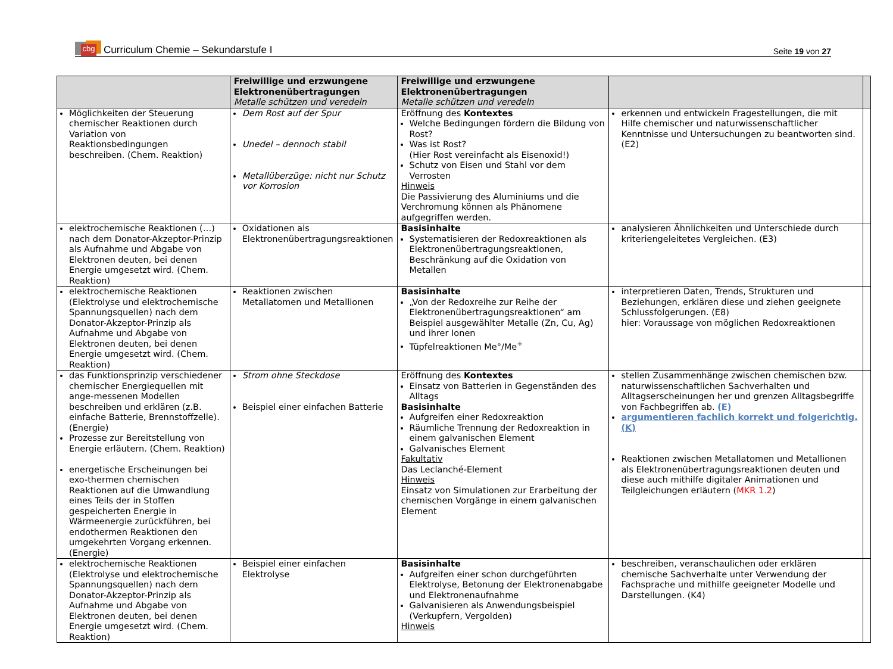cbg
Curriculum Chemie – Sekundarstufe I
Seite 19 von 27
| | Freiwillige und erzwungene Elektronenübertragungen Metalle schützen und veredeln | Freiwillige und erzwungene Elektronenübertragungen Metalle schützen und veredeln | | |
| Möglichkeiten der Steuerung chemischer Reaktionen durch Variation von Reaktionsbedingungen beschreiben. (Chem. Reaktion) | Dem Rost auf der Spur Unedel – dennoch stabil Metallüberzüge: nicht nur Schutz vor Korrosion | Eröffnung des Kontextes Welche Bedingungen fördern die Bildung von Rost? Was ist Rost? (Hier Rost vereinfacht als Eisenoxid!) Schutz von Eisen und Stahl vor dem Verrosten Hinweis Die Passivierung des Aluminiums und die Verchromung können als Phänomene aufgegriffen werden. | erkennen und entwickeln Fragestellungen, die mit Hilfe chemischer und naturwissenschaftlicher Kenntnisse und Untersuchungen zu beantworten sind. (E2) | |
| elektrochemische Reaktionen (…) nach dem Donator-Akzeptor-Prinzip als Aufnahme und Abgabe von Elektronen deuten, bei denen Energie umgesetzt wird. (Chem. Reaktion) | Oxidationen als Elektronenübertragungsreaktionen | Basisinhalte Systematisieren der Redoxreaktionen als Elektronenübertragungsreaktionen, Beschränkung auf die Oxidation von Metallen | analysieren Ähnlichkeiten und Unterschiede durch kriteriengeleitetes Vergleichen. (E3) | |
| elektrochemische Reaktionen (Elektrolyse und elektrochemische Spannungsquellen) nach dem Donator-Akzeptor-Prinzip als Aufnahme und Abgabe von Elektronen deuten, bei denen Energie umgesetzt wird. (Chem. Reaktion) | Reaktionen zwischen Metallatomen und Metallionen | Basisinhalte „Von der Redoxreihe zur Reihe der Elektronenübertragungsreaktionen“ am Beispiel ausgewählter Metalle (Zn, Cu, Ag) und ihrer Ionen Tüpfelreaktionen Me°/Me<sup>+</sup> | interpretieren Daten, Trends, Strukturen und Beziehungen, erklären diese und ziehen geeignete Schlussfolgerungen. (E8) hier: Voraussage von möglichen Redoxreaktionen | |
| das Funktionsprinzip verschiedener chemischer Energiequellen mit ange-messenen Modellen beschreiben und erklären (z.B. einfache Batterie, Brennstoffzelle). (Energie) Prozesse zur Bereitstellung von Energie erläutern. (Chem. Reaktion) energetische Erscheinungen bei exo-thermen chemischen Reaktionen auf die Umwandlung eines Teils der in Stoffen gespeicherten Energie in Wärmeenergie zurückführen, bei endothermen Reaktionen den umgekehrten Vorgang erkennen. (Energie) | Strom ohne Steckdose Beispiel einer einfachen Batterie | Eröffnung des Kontextes Einsatz von Batterien in Gegenständen des Alltags Basisinhalte Aufgreifen einer Redoxreaktion Räumliche Trennung der Redoxreaktion in einem galvanischen Element Galvanisches Element Fakultativ Das Leclanché-Element Hinweis Einsatz von Simulationen zur Erarbeitung der chemischen Vorgänge in einem galvanischen Element | stellen Zusammenhänge zwischen chemischen bzw. naturwissenschaftlichen Sachverhalten und Alltagserscheinungen her und grenzen Alltagsbegriffe von Fachbegriffen ab. (E) argumentieren fachlich korrekt und folgerichtig. (K) Reaktionen zwischen Metallatomen und Metallionen als Elektronenübertragungsreaktionen deuten und diese auch mithilfe digitaler Animationen und Teilgleichungen erläutern ( MKR 1.2 ) | |
| elektrochemische Reaktionen (Elektrolyse und elektrochemische Spannungsquellen) nach dem Donator-Akzeptor-Prinzip als Aufnahme und Abgabe von Elektronen deuten, bei denen Energie umgesetzt wird. (Chem. Reaktion) | Beispiel einer einfachen Elektrolyse | Basisinhalte Aufgreifen einer schon durchgeführten Elektrolyse, Betonung der Elektronenabgabe und Elektronenaufnahme Galvanisieren als Anwendungsbeispiel (Verkupfern, Vergolden) Hinweis | beschreiben, veranschaulichen oder erklären chemische Sachverhalte unter Verwendung der Fachsprache und mithilfe geeigneter Modelle und Darstellungen. (K4) | |